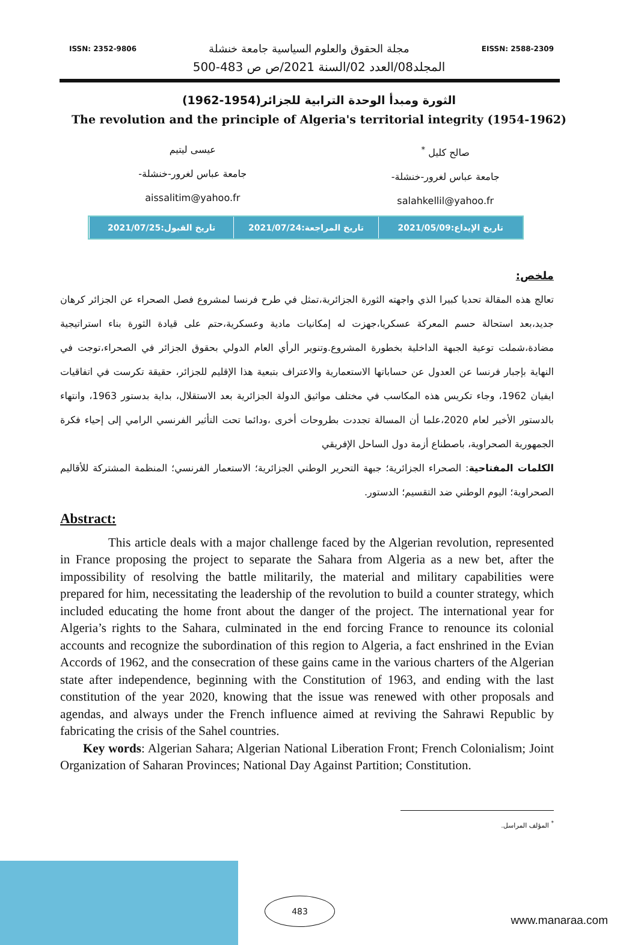ISSN: 2352-9806 مجلة الحقوق والعلوم السياسية جامعة خنشلة EISSN: 2588-2309
المجلد08/العدد 02/السنة 2021/ص ص 483-500
الثورة ومبدأ الوحدة الترابية للجزائر(1954-1962)
The revolution and the principle of Algeria's territorial integrity (1954-1962)
صالح كليل <sup>*</sup>
جامعة عباس لغرور-خنشلة-
salahkellil@yahoo.fr
عيسى ليتيم
جامعة عباس لغرور-خنشلة-
aissalitim@yahoo.fr
تاريخ الإيداع:2021/05/09 تاريخ المراجعة:2021/07/24 تاريخ القبول:2021/07/25
ملخص:
تعالج هذه المقالة تحديا كبيرا الذي واجهته الثورة الجزائرية،تمثل في طرح فرنسا لمشروع فصل الصحراء عن الجزائر كرهان جديد،بعد استحالة حسم المعركة عسكريا،جهزت له إمكانيات مادية وعسكرية،حتم على قيادة الثورة بناء استراتيجية مضادة،شملت توعية الجبهة الداخلية بخطورة المشروع.وتنوير الرأي العام الدولي بحقوق الجزائر في الصحراء،توجت في النهاية بإجبار فرنسا عن العدول عن حساباتها الاستعمارية والاعتراف بتبعية هذا الإقليم للجزائر، حقيقة تكرست في اتفاقيات ايفيان 1962، وجاء تكريس هذه المكاسب في مختلف مواثيق الدولة الجزائرية بعد الاستقلال، بداية بدستور 1963، وانتهاء بالدستور الأخير لعام 2020،علما أن المسالة تجددت بطروحات أخرى ،ودائما تحت التأثير الفرنسي الرامي إلى إحياء فكرة الجمهورية الصحراوية، باصطناع أزمة دول الساحل الإفريقي
الكلمات المفتاحية: الصحراء الجزائرية؛ جبهة التحرير الوطني الجزائرية؛ الاستعمار الفرنسي؛ المنظمة المشتركة للأقاليم الصحراوية؛ اليوم الوطني ضد التقسيم؛ الدستور.
Abstract:
This article deals with a major challenge faced by the Algerian revolution, represented in France proposing the project to separate the Sahara from Algeria as a new bet, after the impossibility of resolving the battle militarily, the material and military capabilities were prepared for him, necessitating the leadership of the revolution to build a counter strategy, which included educating the home front about the danger of the project. The international year for Algeria’s rights to the Sahara, culminated in the end forcing France to renounce its colonial accounts and recognize the subordination of this region to Algeria, a fact enshrined in the Evian Accords of 1962, and the consecration of these gains came in the various charters of the Algerian state after independence, beginning with the Constitution of 1963, and ending with the last constitution of the year 2020, knowing that the issue was renewed with other proposals and agendas, and always under the French influence aimed at reviving the Sahrawi Republic by fabricating the crisis of the Sahel countries.
Key words: Algerian Sahara; Algerian National Liberation Front; French Colonialism; Joint Organization of Saharan Provinces; National Day Against Partition; Constitution.
<sup>*</sup> المؤلف المراسل.
483
www.manaraa.com